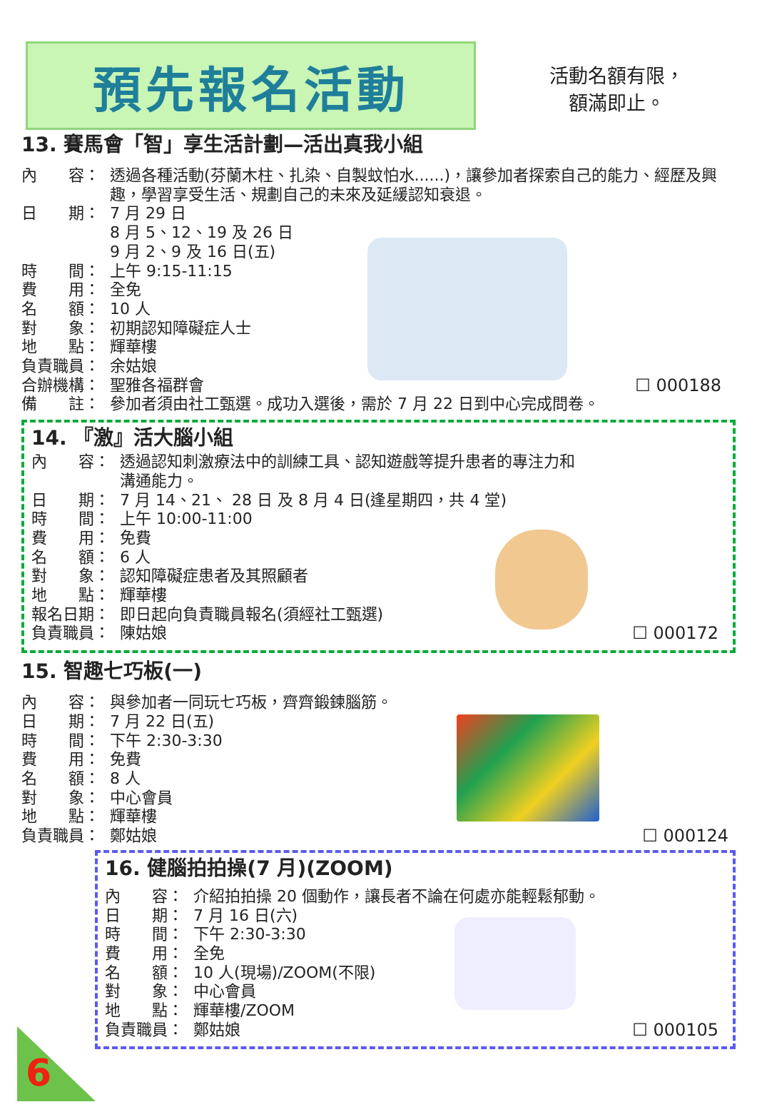預先報名活動
活動名額有限，
額滿即止。
13. 賽馬會「智」享生活計劃—活出真我小組
內　　容： 透過各種活動(芬蘭木柱、扎染、自製蚊怕水......)，讓參加者探索自己的能力、經歷及興趣，學習享受生活、規劃自己的未來及延緩認知衰退。
日　　期： 7 月 29 日
8 月 5、12、19 及 26 日
9 月 2、9 及 16 日(五)
時　　間： 上午 9:15-11:15
費　　用： 全免
名　　額： 10 人
對　　象： 初期認知障礙症人士
地　　點： 輝華樓
負責職員： 余姑娘
合辦機構： 聖雅各福群會 ☐ 000188
備　　註： 參加者須由社工甄選。成功入選後，需於 7 月 22 日到中心完成問卷。
14. 『激』活大腦小組
內　　容： 透過認知刺激療法中的訓練工具、認知遊戲等提升患者的專注力和
溝通能力。
日　　期： 7 月 14、21、 28 日 及 8 月 4 日(逢星期四，共 4 堂)
時　　間： 上午 10:00-11:00
費　　用： 免費
名　　額： 6 人
對　　象： 認知障礙症患者及其照顧者
地　　點： 輝華樓
報名日期： 即日起向負責職員報名(須經社工甄選)
負責職員： 陳姑娘 ☐ 000172
15. 智趣七巧板(一)
內　　容： 與參加者一同玩七巧板，齊齊鍛鍊腦筋。
日　　期： 7 月 22 日(五)
時　　間： 下午 2:30-3:30
費　　用： 免費
名　　額： 8 人
對　　象： 中心會員
地　　點： 輝華樓
負責職員： 鄭姑娘 ☐ 000124
16. 健腦拍拍操(7 月)(ZOOM)
內　　容： 介紹拍拍操 20 個動作，讓長者不論在何處亦能輕鬆郁動。
日　　期： 7 月 16 日(六)
時　　間： 下午 2:30-3:30
費　　用： 全免
名　　額： 10 人(現場)/ZOOM(不限)
對　　象： 中心會員
地　　點： 輝華樓/ZOOM
負責職員： 鄭姑娘 ☐ 000105
6